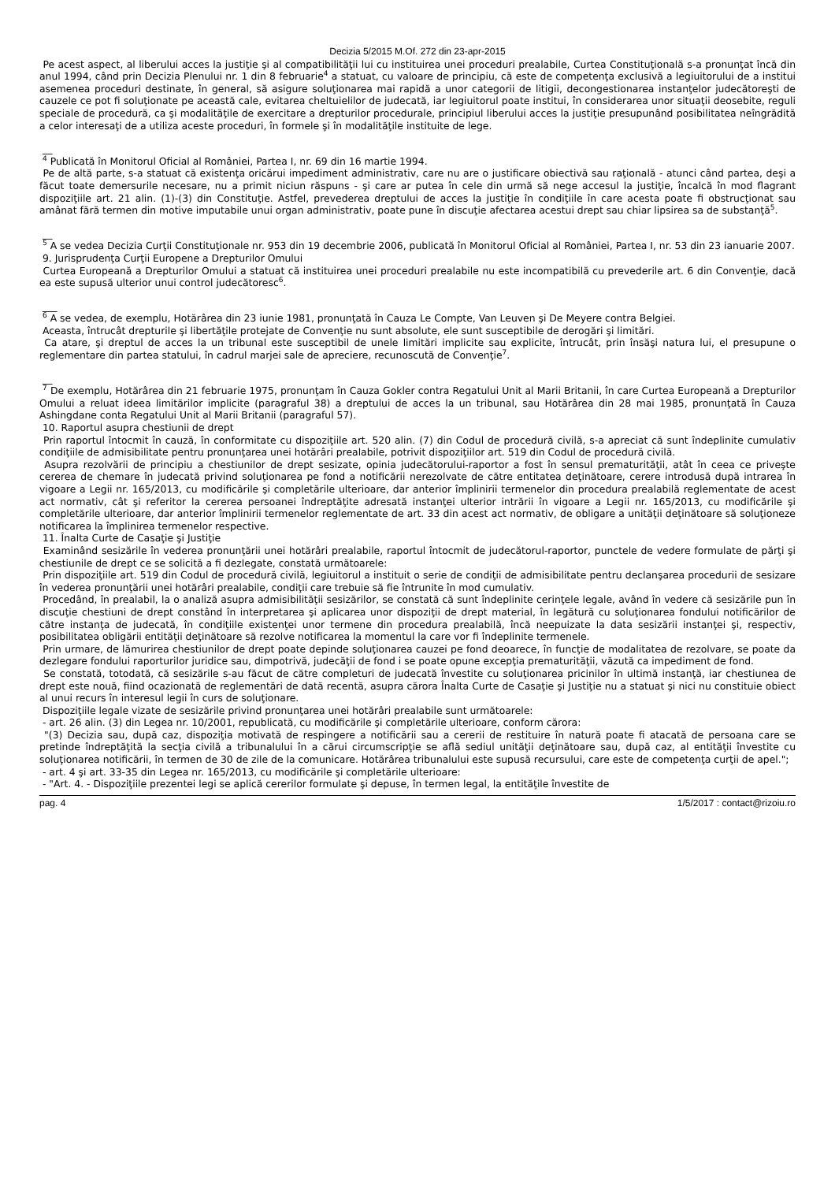Decizia 5/2015 M.Of. 272 din 23-apr-2015
Pe acest aspect, al liberului acces la justiţie şi al compatibilităţii lui cu instituirea unei proceduri prealabile, Curtea Constituţională s-a pronunţat încă din anul 1994, când prin Decizia Plenului nr. 1 din 8 februarie<sup>4</sup> a statuat, cu valoare de principiu, că este de competenţa exclusivă a legiuitorului de a institui asemenea proceduri destinate, în general, să asigure soluţionarea mai rapidă a unor categorii de litigii, decongestionarea instanţelor judecătoreşti de cauzele ce pot fi soluţionate pe această cale, evitarea cheltuielilor de judecată, iar legiuitorul poate institui, în considerarea unor situaţii deosebite, reguli speciale de procedură, ca şi modalităţile de exercitare a drepturilor procedurale, principiul liberului acces la justiţie presupunând posibilitatea neîngrădită a celor interesaţi de a utiliza aceste proceduri, în formele şi în modalităţile instituite de lege.
__
<sup>4</sup> Publicată în Monitorul Oficial al României, Partea I, nr. 69 din 16 martie 1994.
Pe de altă parte, s-a statuat că existenţa oricărui impediment administrativ, care nu are o justificare obiectivă sau raţională - atunci când partea, deşi a făcut toate demersurile necesare, nu a primit niciun răspuns - şi care ar putea în cele din urmă să nege accesul la justiţie, încalcă în mod flagrant dispoziţiile art. 21 alin. (1)-(3) din Constituţie. Astfel, prevederea dreptului de acces la justiţie în condiţiile în care acesta poate fi obstrucţionat sau amânat fără termen din motive imputabile unui organ administrativ, poate pune în discuţie afectarea acestui drept sau chiar lipsirea sa de substanţă<sup>5</sup>.
__
<sup>5</sup> A se vedea Decizia Curţii Constituţionale nr. 953 din 19 decembrie 2006, publicată în Monitorul Oficial al României, Partea I, nr. 53 din 23 ianuarie 2007.
9. Jurisprudenţa Curţii Europene a Drepturilor Omului
Curtea Europeană a Drepturilor Omului a statuat că instituirea unei proceduri prealabile nu este incompatibilă cu prevederile art. 6 din Convenţie, dacă ea este supusă ulterior unui control judecătoresc<sup>6</sup>.
___
<sup>6</sup> A se vedea, de exemplu, Hotărârea din 23 iunie 1981, pronunţată în Cauza Le Compte, Van Leuven şi De Meyere contra Belgiei.
Aceasta, întrucât drepturile şi libertăţile protejate de Convenţie nu sunt absolute, ele sunt susceptibile de derogări şi limitări.
Ca atare, şi dreptul de acces la un tribunal este susceptibil de unele limitări implicite sau explicite, întrucât, prin însăşi natura lui, el presupune o reglementare din partea statului, în cadrul marjei sale de apreciere, recunoscută de Convenţie<sup>7</sup>.
__
<sup>7</sup> De exemplu, Hotărârea din 21 februarie 1975, pronunţam în Cauza Gokler contra Regatului Unit al Marii Britanii, în care Curtea Europeană a Drepturilor Omului a reluat ideea limitărilor implicite (paragraful 38) a dreptului de acces la un tribunal, sau Hotărârea din 28 mai 1985, pronunţată în Cauza Ashingdane conta Regatului Unit al Marii Britanii (paragraful 57).
10. Raportul asupra chestiunii de drept
Prin raportul întocmit în cauză, în conformitate cu dispoziţiile art. 520 alin. (7) din Codul de procedură civilă, s-a apreciat că sunt îndeplinite cumulativ condiţiile de admisibilitate pentru pronunţarea unei hotărâri prealabile, potrivit dispoziţiilor art. 519 din Codul de procedură civilă.
Asupra rezolvării de principiu a chestiunilor de drept sesizate, opinia judecătorului-raportor a fost în sensul prematurităţii, atât în ceea ce priveşte cererea de chemare în judecată privind soluţionarea pe fond a notificării nerezolvate de către entitatea deţinătoare, cerere introdusă după intrarea în vigoare a Legii nr. 165/2013, cu modificările şi completările ulterioare, dar anterior împlinirii termenelor din procedura prealabilă reglementate de acest act normativ, cât şi referitor la cererea persoanei îndreptăţite adresată instanţei ulterior intrării în vigoare a Legii nr. 165/2013, cu modificările şi completările ulterioare, dar anterior împlinirii termenelor reglementate de art. 33 din acest act normativ, de obligare a unităţii deţinătoare să soluţioneze notificarea la împlinirea termenelor respective.
11. Înalta Curte de Casaţie şi Justiţie
Examinând sesizările în vederea pronunţării unei hotărâri prealabile, raportul întocmit de judecătorul-raportor, punctele de vedere formulate de părţi şi chestiunile de drept ce se solicită a fi dezlegate, constată următoarele:
Prin dispoziţiile art. 519 din Codul de procedură civilă, legiuitorul a instituit o serie de condiţii de admisibilitate pentru declanşarea procedurii de sesizare în vederea pronunţării unei hotărâri prealabile, condiţii care trebuie să fie întrunite în mod cumulativ.
Procedând, în prealabil, la o analiză asupra admisibilităţii sesizărilor, se constată că sunt îndeplinite cerinţele legale, având în vedere că sesizările pun în discuţie chestiuni de drept constând în interpretarea şi aplicarea unor dispoziţii de drept material, în legătură cu soluţionarea fondului notificărilor de către instanţa de judecată, în condiţiile existenţei unor termene din procedura prealabilă, încă neepuizate la data sesizării instanţei şi, respectiv, posibilitatea obligării entităţii deţinătoare să rezolve notificarea la momentul la care vor fi îndeplinite termenele.
Prin urmare, de lămurirea chestiunilor de drept poate depinde soluţionarea cauzei pe fond deoarece, în funcţie de modalitatea de rezolvare, se poate da dezlegare fondului raporturilor juridice sau, dimpotrivă, judecăţii de fond i se poate opune excepţia prematurităţii, văzută ca impediment de fond.
Se constată, totodată, că sesizările s-au făcut de către completuri de judecată învestite cu soluţionarea pricinilor în ultimă instanţă, iar chestiunea de drept este nouă, fiind ocazionată de reglementări de dată recentă, asupra cărora Înalta Curte de Casaţie şi Justiţie nu a statuat şi nici nu constituie obiect al unui recurs în interesul legii în curs de soluţionare.
Dispoziţiile legale vizate de sesizările privind pronunţarea unei hotărâri prealabile sunt următoarele:
- art. 26 alin. (3) din Legea nr. 10/2001, republicată, cu modificările şi completările ulterioare, conform cărora:
"(3) Decizia sau, după caz, dispoziţia motivată de respingere a notificării sau a cererii de restituire în natură poate fi atacată de persoana care se pretinde îndreptăţită la secţia civilă a tribunalului în a cărui circumscripţie se află sediul unităţii deţinătoare sau, după caz, al entităţii învestite cu soluţionarea notificării, în termen de 30 de zile de la comunicare. Hotărârea tribunalului este supusă recursului, care este de competenţa curţii de apel.";
- art. 4 şi art. 33-35 din Legea nr. 165/2013, cu modificările şi completările ulterioare:
- "Art. 4. - Dispoziţiile prezentei legi se aplică cererilor formulate şi depuse, în termen legal, la entităţile învestite de
pag. 4 1/5/2017 : contact@rizoiu.ro